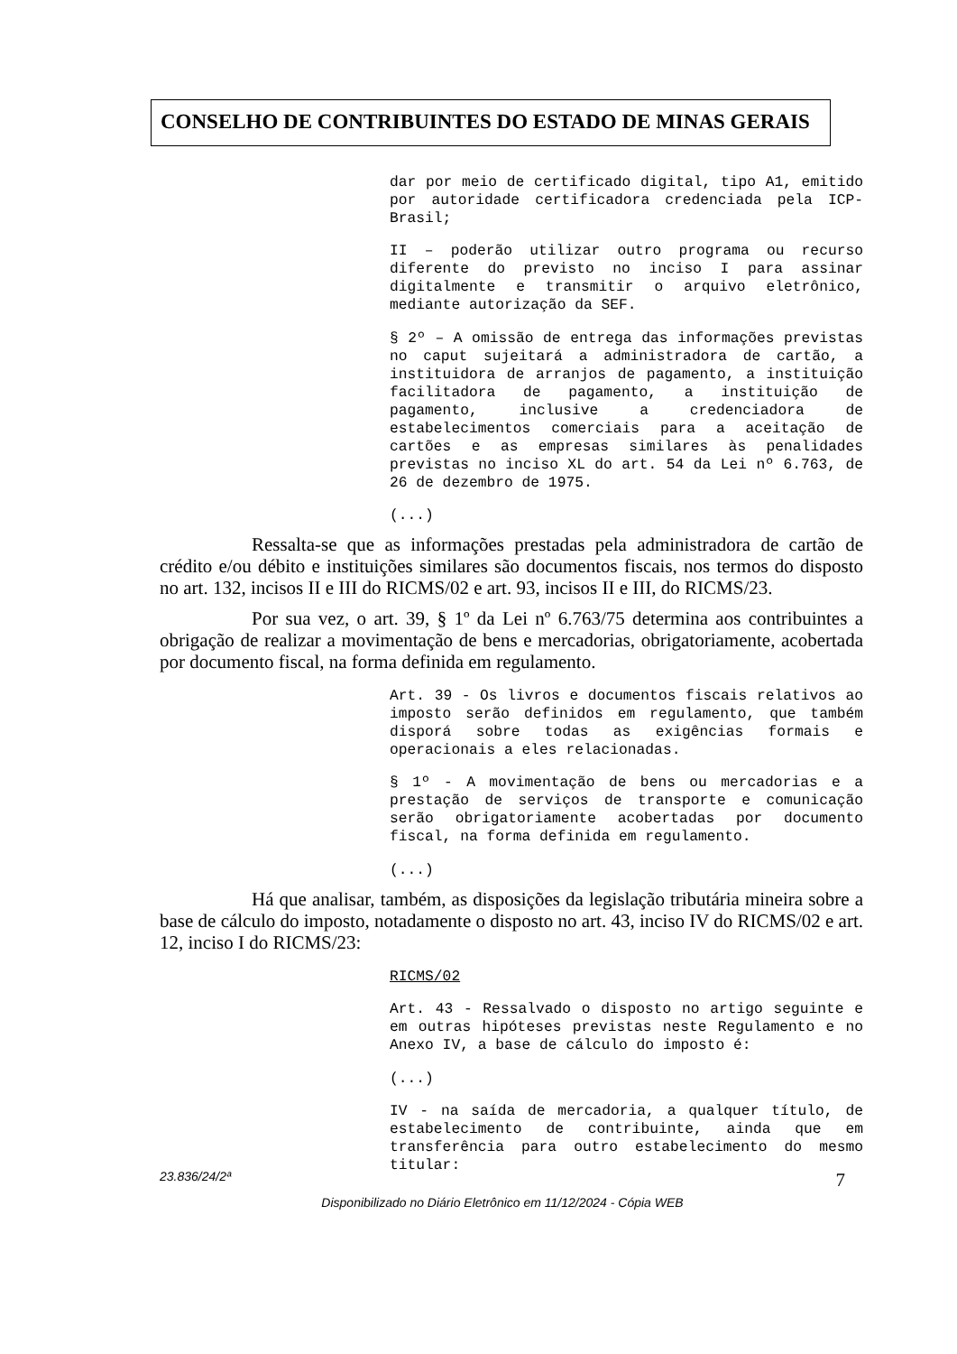CONSELHO DE CONTRIBUINTES DO ESTADO DE MINAS GERAIS
dar por meio de certificado digital, tipo A1, emitido por autoridade certificadora credenciada pela ICP-Brasil;
II – poderão utilizar outro programa ou recurso diferente do previsto no inciso I para assinar digitalmente e transmitir o arquivo eletrônico, mediante autorização da SEF.
§ 2º – A omissão de entrega das informações previstas no caput sujeitará a administradora de cartão, a instituidora de arranjos de pagamento, a instituição facilitadora de pagamento, a instituição de pagamento, inclusive a credenciadora de estabelecimentos comerciais para a aceitação de cartões e as empresas similares às penalidades previstas no inciso XL do art. 54 da Lei nº 6.763, de 26 de dezembro de 1975.
(...)
Ressalta-se que as informações prestadas pela administradora de cartão de crédito e/ou débito e instituições similares são documentos fiscais, nos termos do disposto no art. 132, incisos II e III do RICMS/02 e art. 93, incisos II e III, do RICMS/23.
Por sua vez, o art. 39, § 1º da Lei nº 6.763/75 determina aos contribuintes a obrigação de realizar a movimentação de bens e mercadorias, obrigatoriamente, acobertada por documento fiscal, na forma definida em regulamento.
Art. 39 - Os livros e documentos fiscais relativos ao imposto serão definidos em regulamento, que também disporá sobre todas as exigências formais e operacionais a eles relacionadas.
§ 1º - A movimentação de bens ou mercadorias e a prestação de serviços de transporte e comunicação serão obrigatoriamente acobertadas por documento fiscal, na forma definida em regulamento.
(...)
Há que analisar, também, as disposições da legislação tributária mineira sobre a base de cálculo do imposto, notadamente o disposto no art. 43, inciso IV do RICMS/02 e art. 12, inciso I do RICMS/23:
RICMS/02
Art. 43 - Ressalvado o disposto no artigo seguinte e em outras hipóteses previstas neste Regulamento e no Anexo IV, a base de cálculo do imposto é:
(...)
IV - na saída de mercadoria, a qualquer título, de estabelecimento de contribuinte, ainda que em transferência para outro estabelecimento do mesmo titular:
23.836/24/2ª 7
Disponibilizado no Diário Eletrônico em 11/12/2024 - Cópia WEB